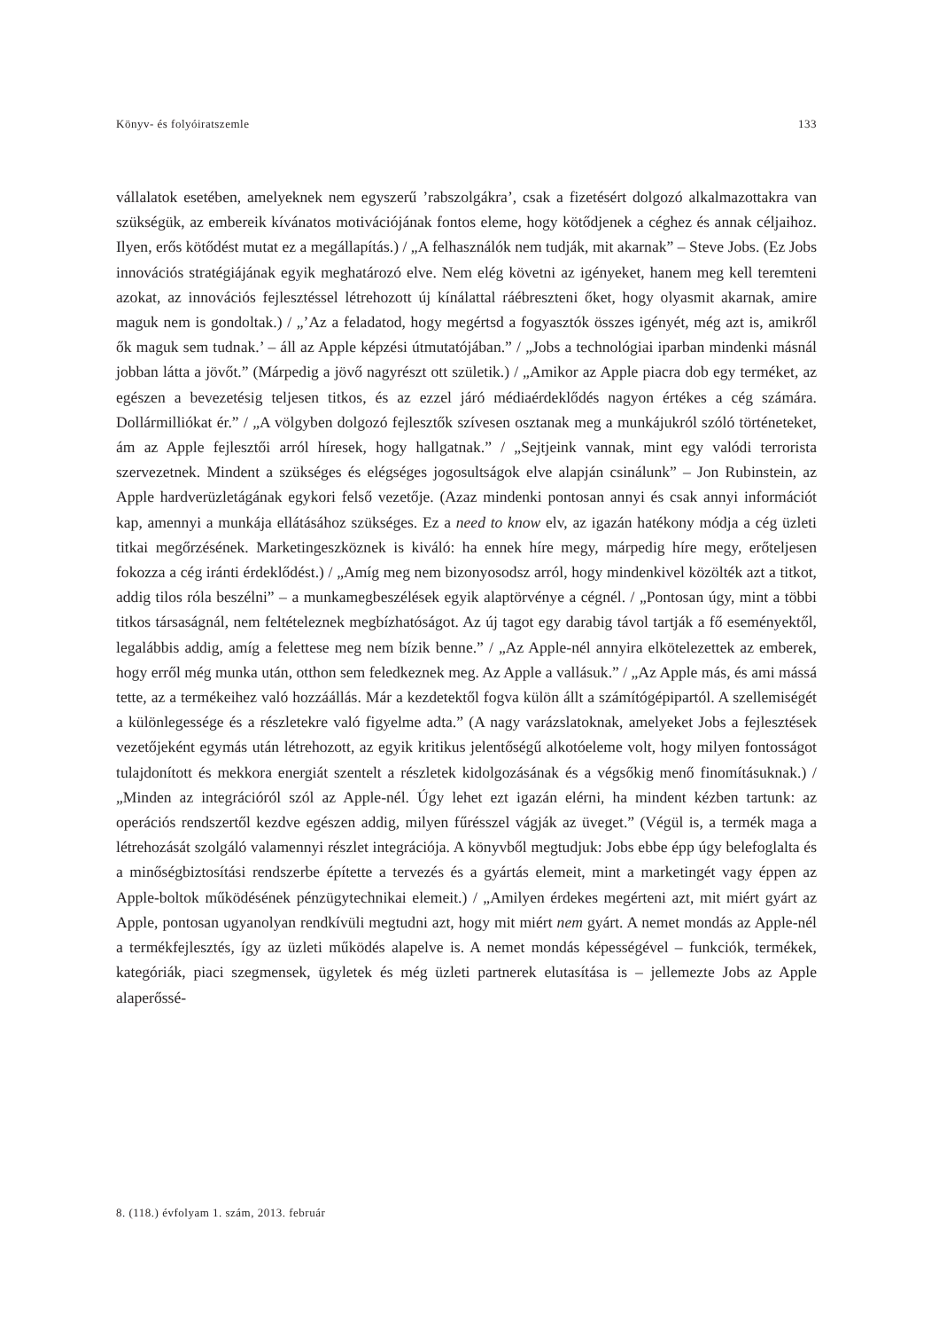Könyv- és folyóiratszemle 133
vállalatok esetében, amelyeknek nem egyszerű ’rabszolgákra’, csak a fizetésért dolgozó alkalmazottakra van szükségük, az embereik kívánatos motivációjának fontos eleme, hogy kötődjenek a céghez és annak céljaihoz. Ilyen, erős kötődést mutat ez a megállapítás.) / „A felhasználók nem tudják, mit akarnak” – Steve Jobs. (Ez Jobs innovációs stratégiájának egyik meghatározó elve. Nem elég követni az igényeket, hanem meg kell teremteni azokat, az innovációs fejlesztéssel létrehozott új kínálattal ráébreszteni őket, hogy olyasmit akarnak, amire maguk nem is gondoltak.) / „’Az a feladatod, hogy megértsd a fogyasztók összes igényét, még azt is, amikről ők maguk sem tudnak.’ – áll az Apple képzési útmutatójában.” / „Jobs a technológiai iparban mindenki másnál jobban látta a jövőt.” (Márpedig a jövő nagyrészt ott születik.) / „Amikor az Apple piacra dob egy terméket, az egészen a bevezetésig teljesen titkos, és az ezzel járó médiaérdeklődés nagyon értékes a cég számára. Dollármilliókat ér.” / „A völgyben dolgozó fejlesztők szívesen osztanak meg a munkájukról szóló történeteket, ám az Apple fejlesztői arról híresek, hogy hallgatnak.” / „Sejtjeink vannak, mint egy valódi terrorista szervezetnek. Mindent a szükséges és elégséges jogosultságok elve alapján csinálunk” – Jon Rubinstein, az Apple hardverüzletágának egykori felső vezetője. (Azaz mindenki pontosan annyi és csak annyi információt kap, amennyi a munkája ellátásához szükséges. Ez a need to know elv, az igazán hatékony módja a cég üzleti titkai megőrzésének. Marketingeszköznek is kiváló: ha ennek híre megy, márpedig híre megy, erőteljesen fokozza a cég iránti érdeklődést.) / „Amíg meg nem bizonyosodsz arról, hogy mindenkivel közölték azt a titkot, addig tilos róla beszélni” – a munkamegbeszélések egyik alaptörvénye a cégnél. / „Pontosan úgy, mint a többi titkos társaságnál, nem feltételeznek megbízhatóságot. Az új tagot egy darabig távol tartják a fő eseményektől, legalábbis addig, amíg a felettese meg nem bízik benne.” / „Az Apple-nél annyira elkötelezettek az emberek, hogy erről még munka után, otthon sem feledkeznek meg. Az Apple a vallásuk.” / „Az Apple más, és ami mássá tette, az a termékeihez való hozzáállás. Már a kezdetektől fogva külön állt a számítógépipartól. A szellemiségét a különlegessége és a részletekre való figyelme adta.” (A nagy varázslatoknak, amelyeket Jobs a fejlesztések vezetőjeként egymás után létrehozott, az egyik kritikus jelentőségű alkotóeleme volt, hogy milyen fontosságot tulajdonított és mekkora energiát szentelt a részletek kidolgozásának és a végsőkig menő finomításuknak.) / „Minden az integrációról szól az Apple-nél. Úgy lehet ezt igazán elérni, ha mindent kézben tartunk: az operációs rendszertől kezdve egészen addig, milyen fűrésszel vágják az üveget.” (Végül is, a termék maga a létrehozását szolgáló valamennyi részlet integrációja. A könyvből megtudjuk: Jobs ebbe épp úgy belefoglalta és a minőségbiztosítási rendszerbe építette a tervezés és a gyártás elemeit, mint a marketingét vagy éppen az Apple-boltok működésének pénzügytechnikai elemeit.) / „Amilyen érdekes megérteni azt, mit miért gyárt az Apple, pontosan ugyanolyan rendkívüli megtudni azt, hogy mit miért nem gyárt. A nemet mondás az Apple-nél a termékfejlesztés, így az üzleti működés alapelve is. A nemet mondás képességével – funkciók, termékek, kategóriák, piaci szegmensek, ügyletek és még üzleti partnerek elutasítása is – jellemezte Jobs az Apple alaperőssé-
8. (118.) évfolyam 1. szám, 2013. február